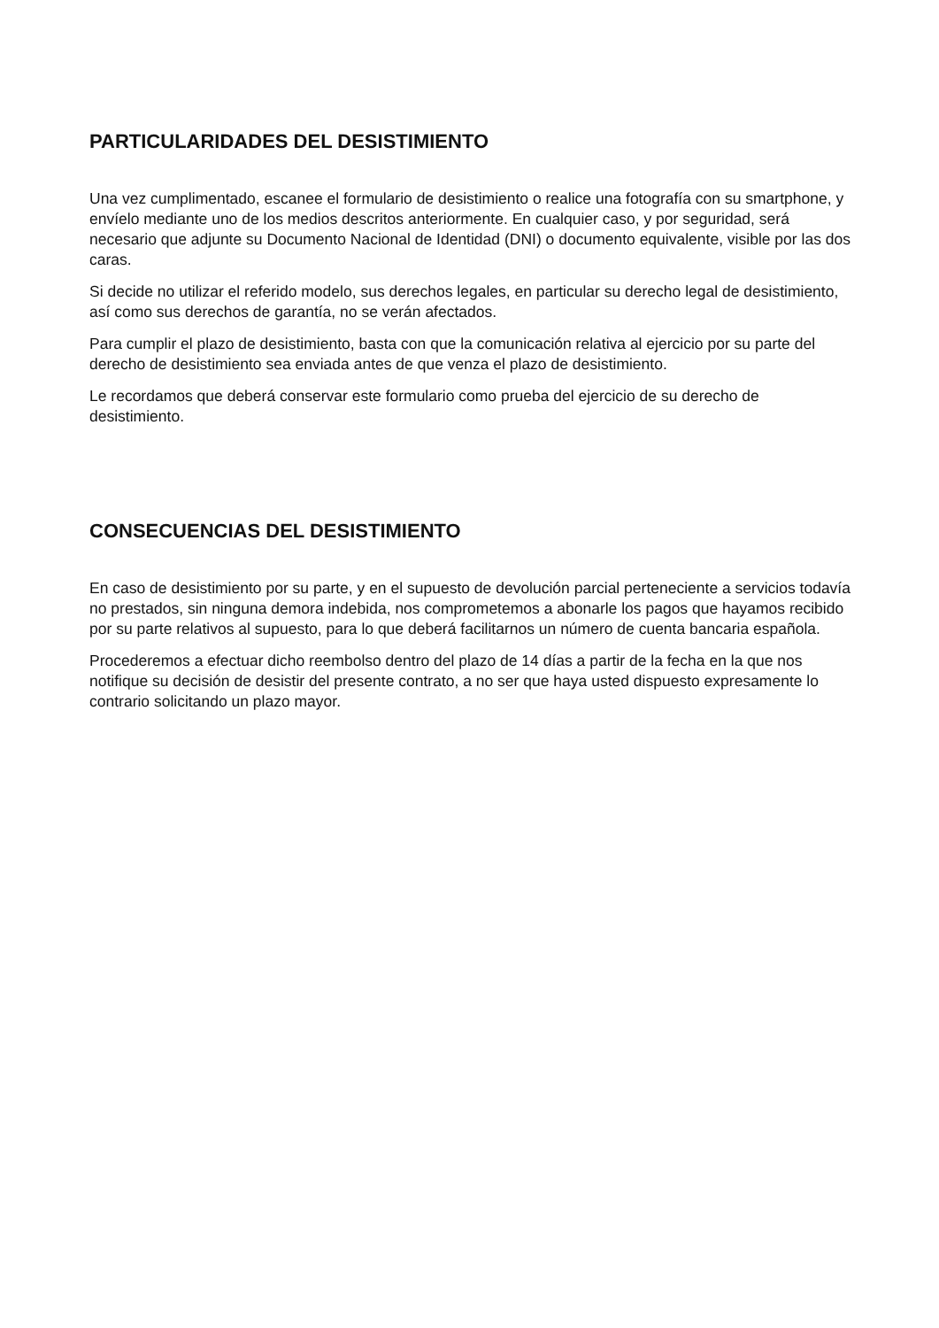PARTICULARIDADES DEL DESISTIMIENTO
Una vez cumplimentado, escanee el formulario de desistimiento o realice una fotografía con su smartphone, y envíelo mediante uno de los medios descritos anteriormente. En cualquier caso, y por seguridad, será necesario que adjunte su Documento Nacional de Identidad (DNI) o documento equivalente, visible por las dos caras.
Si decide no utilizar el referido modelo, sus derechos legales, en particular su derecho legal de desistimiento, así como sus derechos de garantía, no se verán afectados.
Para cumplir el plazo de desistimiento, basta con que la comunicación relativa al ejercicio por su parte del derecho de desistimiento sea enviada antes de que venza el plazo de desistimiento.
Le recordamos que deberá conservar este formulario como prueba del ejercicio de su derecho de desistimiento.
CONSECUENCIAS DEL DESISTIMIENTO
En caso de desistimiento por su parte, y en el supuesto de devolución parcial perteneciente a servicios todavía no prestados, sin ninguna demora indebida, nos comprometemos a abonarle los pagos que hayamos recibido por su parte relativos al supuesto, para lo que deberá facilitarnos un número de cuenta bancaria española.
Procederemos a efectuar dicho reembolso dentro del plazo de 14 días a partir de la fecha en la que nos notifique su decisión de desistir del presente contrato, a no ser que haya usted dispuesto expresamente lo contrario solicitando un plazo mayor.